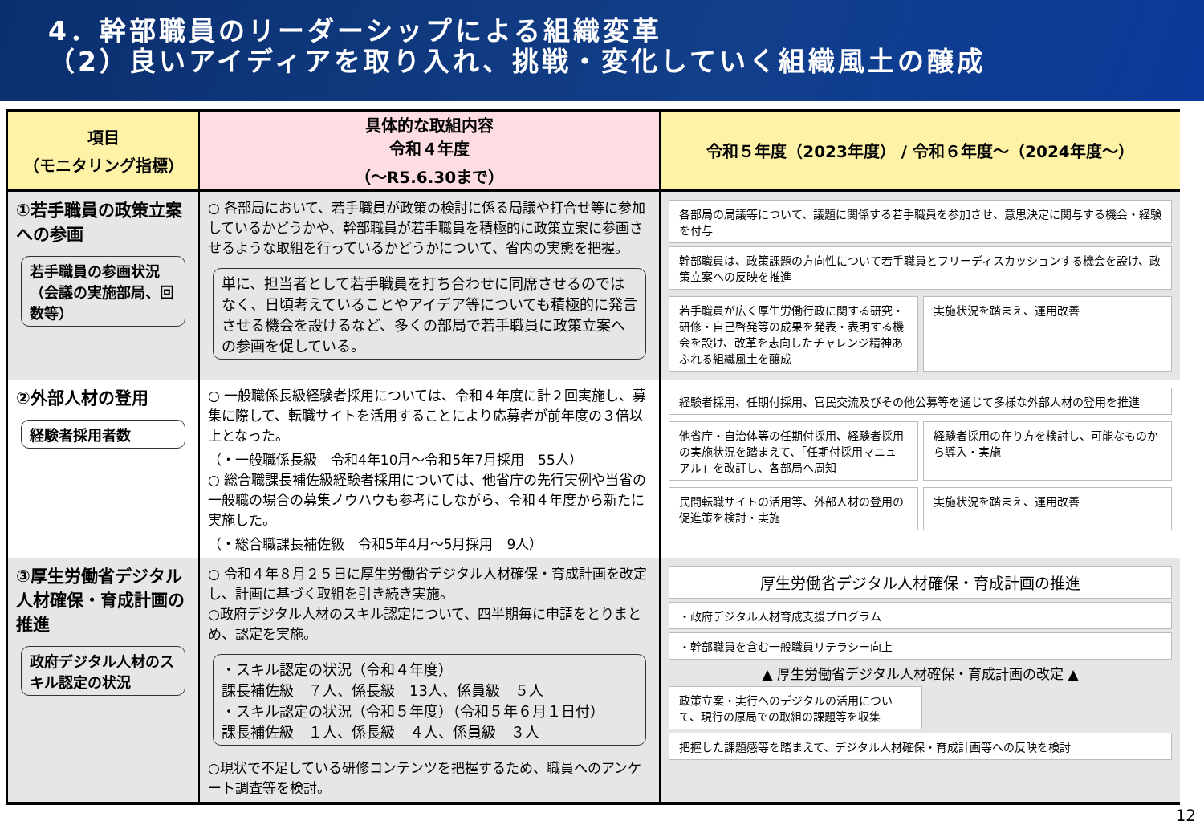4．幹部職員のリーダーシップによる組織変革
（2）良いアイディアを取り入れ、挑戦・変化していく組織風土の醸成
| 項目 （モニタリング指標） | 具体的な取組内容 令和４年度 （～R5.6.30まで） | 令和５年度（2023年度） / 令和６年度～（2024年度～） |
| --- | --- | --- |
| ①若手職員の政策立案への参画 若手職員の参画状況（会議の実施部局、回数等） | ○ 各部局において、若手職員が政策の検討に係る局議や打合せ等に参加しているかどうかや、幹部職員が若手職員を積極的に政策立案に参画させるような取組を行っているかどうかについて、省内の実態を把握。 単に、担当者として若手職員を打ち合わせに同席させるのではなく、日頃考えていることやアイデア等についても積極的に発言させる機会を設けるなど、多くの部局で若手職員に政策立案への参画を促している。 | 各部局の局議等について、議題に関係する若手職員を参加させ、意思決定に関与する機会・経験を付与 幹部職員は、政策課題の方向性について若手職員とフリーディスカッションする機会を設け、政策立案への反映を推進 若手職員が広く厚生労働行政に関する研究・研修・自己啓発等の成果を発表・表明する機会を設け、改革を志向したチャレンジ精神あふれる組織風土を醸成 実施状況を踏まえ、運用改善 |
| ②外部人材の登用 経験者採用者数 | ○ 一般職係長級経験者採用については、令和４年度に計２回実施し、募集に際して、転職サイトを活用することにより応募者が前年度の３倍以上となった。 （・一般職係長級 令和4年10月～令和5年7月採用 55人） ○ 総合職課長補佐級経験者採用については、他省庁の先行実例や当省の一般職の場合の募集ノウハウも参考にしながら、令和４年度から新たに実施した。 （・総合職課長補佐級 令和5年4月～5月採用 9人） | 経験者採用、任期付採用、官民交流及びその他公募等を通じて多様な外部人材の登用を推進 他省庁・自治体等の任期付採用、経験者採用の実施状況を踏まえて、「任期付採用マニュアル」を改訂し、各部局へ周知 経験者採用の在り方を検討し、可能なものから導入・実施 民間転職サイトの活用等、外部人材の登用の促進策を検討・実施 実施状況を踏まえ、運用改善 |
| ③厚生労働省デジタル人材確保・育成計画の推進 政府デジタル人材のスキル認定の状況 | ○ 令和４年８月２５日に厚生労働省デジタル人材確保・育成計画を改定し、計画に基づく取組を引き続き実施。 ○政府デジタル人材のスキル認定について、四半期毎に申請をとりまとめ、認定を実施。 ・スキル認定の状況（令和４年度） 課長補佐級 ７人、係長級 13人、係員級 ５人 ・スキル認定の状況（令和５年度）（令和５年６月１日付） 課長補佐級 １人、係長級 ４人、係員級 ３人 ○現状で不足している研修コンテンツを把握するため、職員へのアンケート調査等を検討。 | 厚生労働省デジタル人材確保・育成計画の推進 ・政府デジタル人材育成支援プログラム ・幹部職員を含む一般職員リテラシー向上 ▲ 厚生労働省デジタル人材確保・育成計画の改定 ▲ 政策立案・実行へのデジタルの活用について、現行の原局での取組の課題等を収集 把握した課題感等を踏まえて、デジタル人材確保・育成計画等への反映を検討 |
12